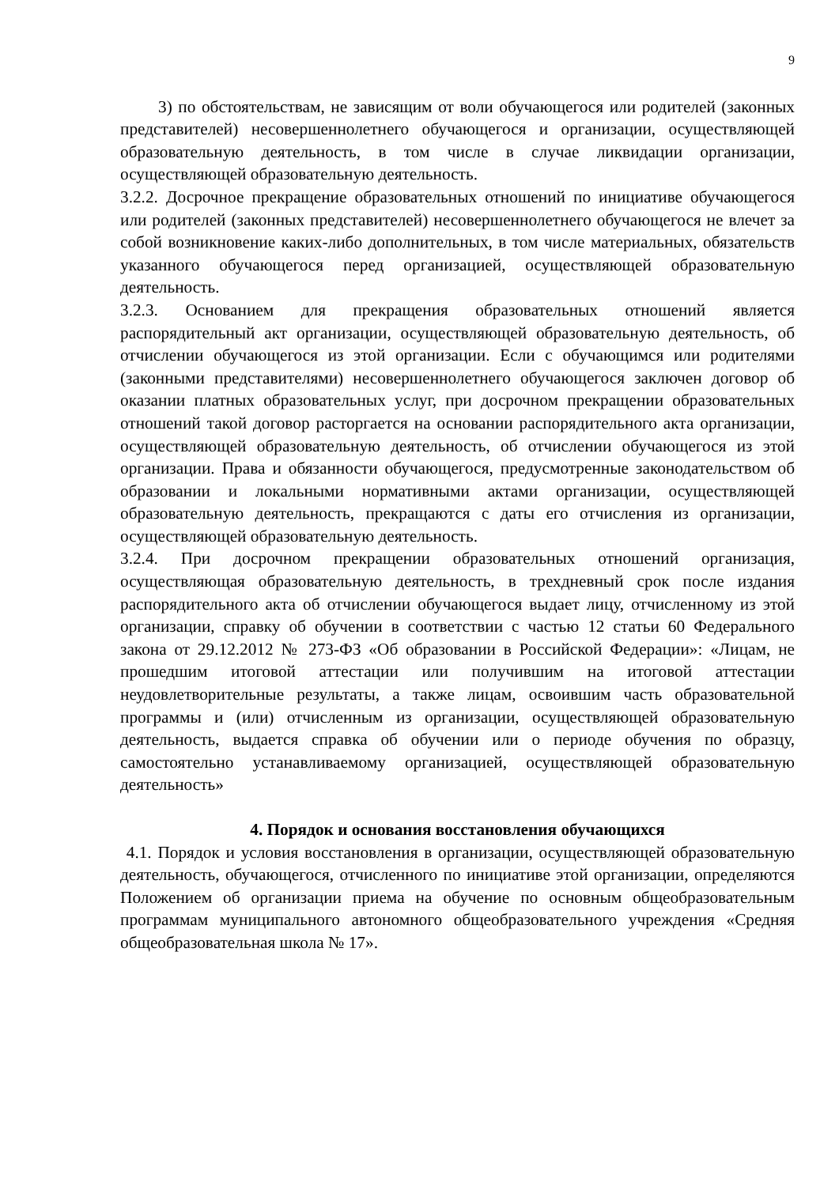9
3) по обстоятельствам, не зависящим от воли обучающегося или родителей (законных представителей) несовершеннолетнего обучающегося и организации, осуществляющей образовательную деятельность, в том числе в случае ликвидации организации, осуществляющей образовательную деятельность.
3.2.2. Досрочное прекращение образовательных отношений по инициативе обучающегося или родителей (законных представителей) несовершеннолетнего обучающегося не влечет за собой возникновение каких-либо дополнительных, в том числе материальных, обязательств указанного обучающегося перед организацией, осуществляющей образовательную деятельность.
3.2.3. Основанием для прекращения образовательных отношений является распорядительный акт организации, осуществляющей образовательную деятельность, об отчислении обучающегося из этой организации. Если с обучающимся или родителями (законными представителями) несовершеннолетнего обучающегося заключен договор об оказании платных образовательных услуг, при досрочном прекращении образовательных отношений такой договор расторгается на основании распорядительного акта организации, осуществляющей образовательную деятельность, об отчислении обучающегося из этой организации. Права и обязанности обучающегося, предусмотренные законодательством об образовании и локальными нормативными актами организации, осуществляющей образовательную деятельность, прекращаются с даты его отчисления из организации, осуществляющей образовательную деятельность.
3.2.4. При досрочном прекращении образовательных отношений организация, осуществляющая образовательную деятельность, в трехдневный срок после издания распорядительного акта об отчислении обучающегося выдает лицу, отчисленному из этой организации, справку об обучении в соответствии с частью 12 статьи 60 Федерального закона от 29.12.2012 № 273-ФЗ «Об образовании в Российской Федерации»: «Лицам, не прошедшим итоговой аттестации или получившим на итоговой аттестации неудовлетворительные результаты, а также лицам, освоившим часть образовательной программы и (или) отчисленным из организации, осуществляющей образовательную деятельность, выдается справка об обучении или о периоде обучения по образцу, самостоятельно устанавливаемому организацией, осуществляющей образовательную деятельность»
4. Порядок и основания восстановления обучающихся
4.1. Порядок и условия восстановления в организации, осуществляющей образовательную деятельность, обучающегося, отчисленного по инициативе этой организации, определяются Положением об организации приема на обучение по основным общеобразовательным программам муниципального автономного общеобразовательного учреждения «Средняя общеобразовательная школа № 17».